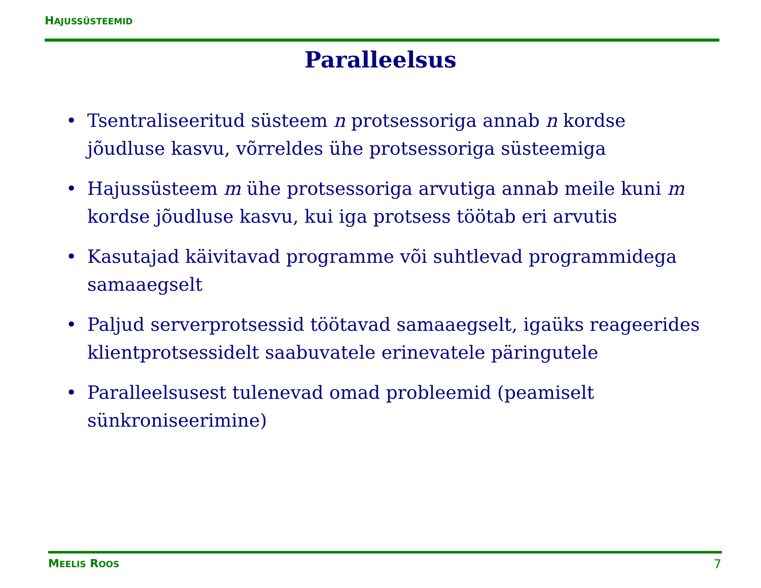HAJUSSÜSTEEMID
Paralleelsus
• Tsentraliseeritud süsteem n protsessoriga annab n kordse jõudluse kasvu, võrreldes ühe protsessoriga süsteemiga
• Hajussüsteem m ühe protsessoriga arvutiga annab meile kuni m kordse jõudluse kasvu, kui iga protsess töötab eri arvutis
• Kasutajad käivitavad programme või suhtlevad programmidega samaaegselt
• Paljud serverprotsessid töötavad samaaegselt, igaüks reageerides klientprotsessidelt saabuvatele erinevatele päringutele
• Paralleelsusest tulenevad omad probleemid (peamiselt sünkroniseerimine)
MEELIS ROOS 7